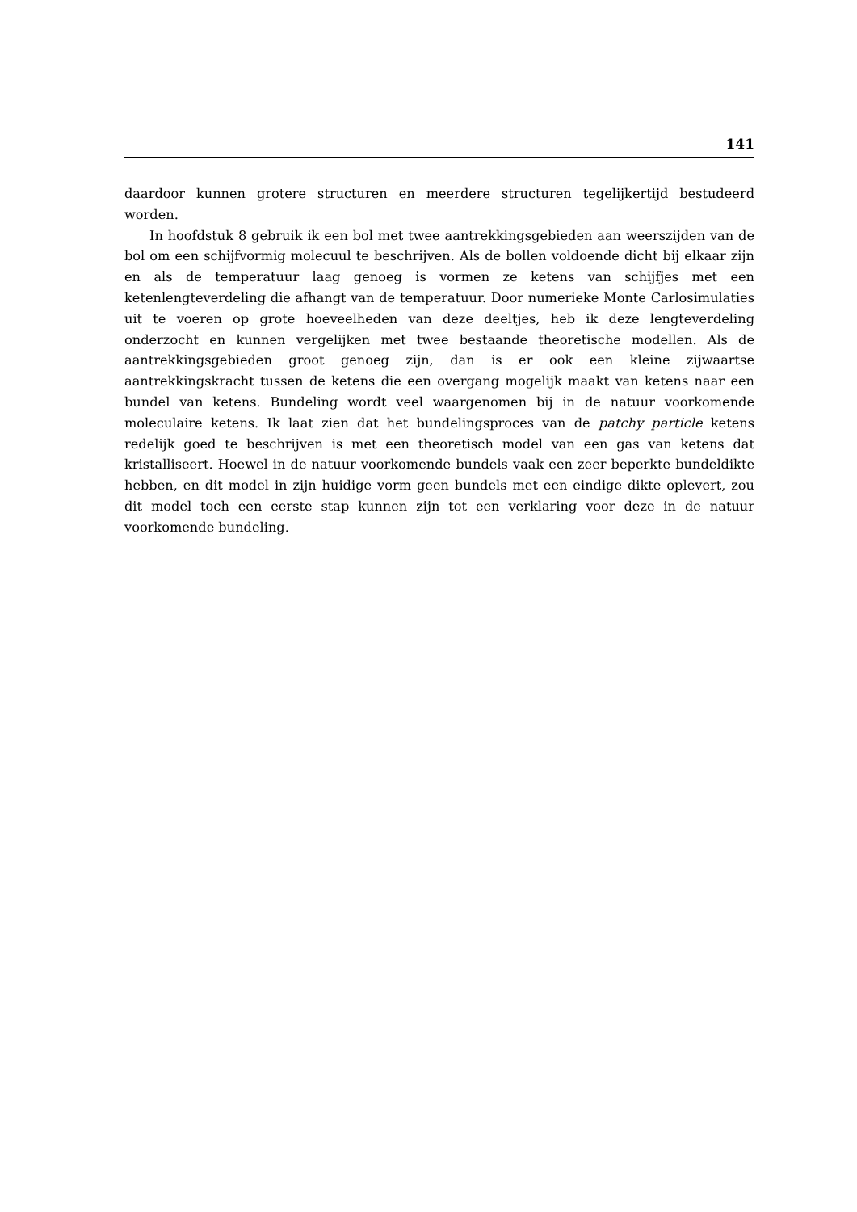141
daardoor kunnen grotere structuren en meerdere structuren tegelijkertijd bestudeerd worden.
In hoofdstuk 8 gebruik ik een bol met twee aantrekkingsgebieden aan weerszijden van de bol om een schijfvormig molecuul te beschrijven. Als de bollen voldoende dicht bij elkaar zijn en als de temperatuur laag genoeg is vormen ze ketens van schijfjes met een ketenlengteverdeling die afhangt van de temperatuur. Door numerieke Monte Carlosimulaties uit te voeren op grote hoeveelheden van deze deeltjes, heb ik deze lengteverdeling onderzocht en kunnen vergelijken met twee bestaande theoretische modellen. Als de aantrekkingsgebieden groot genoeg zijn, dan is er ook een kleine zijwaartse aantrekkingskracht tussen de ketens die een overgang mogelijk maakt van ketens naar een bundel van ketens. Bundeling wordt veel waargenomen bij in de natuur voorkomende moleculaire ketens. Ik laat zien dat het bundelingsproces van de patchy particle ketens redelijk goed te beschrijven is met een theoretisch model van een gas van ketens dat kristalliseert. Hoewel in de natuur voorkomende bundels vaak een zeer beperkte bundeldikte hebben, en dit model in zijn huidige vorm geen bundels met een eindige dikte oplevert, zou dit model toch een eerste stap kunnen zijn tot een verklaring voor deze in de natuur voorkomende bundeling.